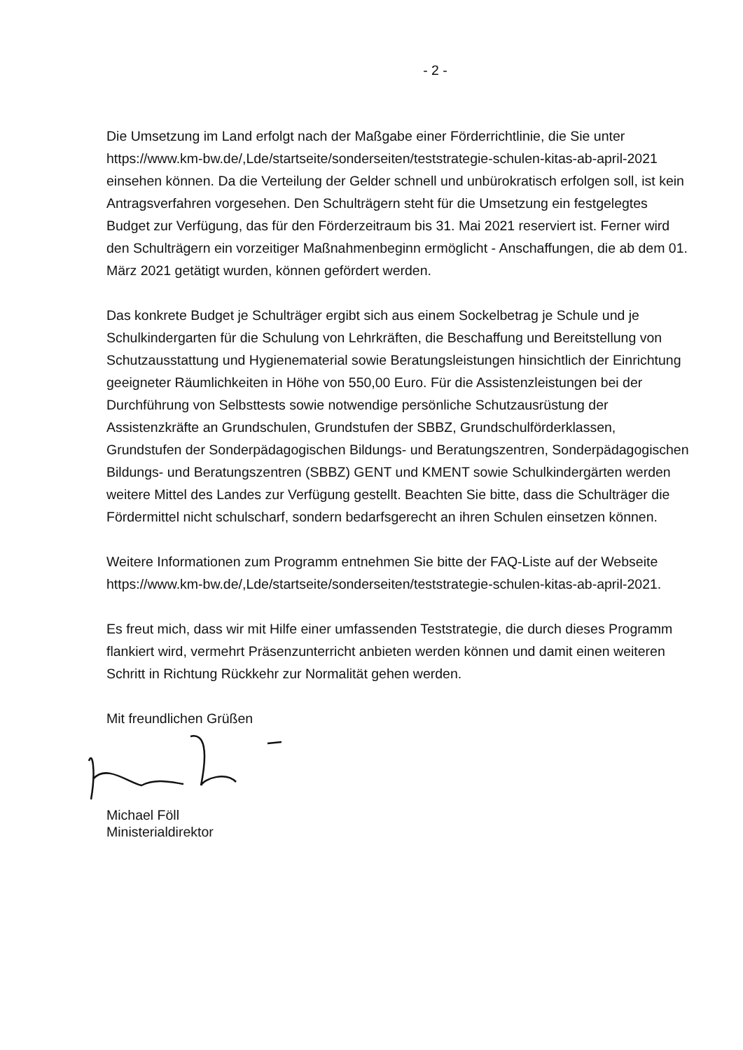- 2 -
Die Umsetzung im Land erfolgt nach der Maßgabe einer Förderrichtlinie, die Sie unter https://www.km-bw.de/,Lde/startseite/sonderseiten/teststrategie-schulen-kitas-ab-april-2021 einsehen können. Da die Verteilung der Gelder schnell und unbürokratisch erfolgen soll, ist kein Antragsverfahren vorgesehen. Den Schulträgern steht für die Umsetzung ein festgelegtes Budget zur Verfügung, das für den Förderzeitraum bis 31. Mai 2021 reserviert ist. Ferner wird den Schulträgern ein vorzeitiger Maßnahmenbeginn ermöglicht - Anschaffungen, die ab dem 01. März 2021 getätigt wurden, können gefördert werden.
Das konkrete Budget je Schulträger ergibt sich aus einem Sockelbetrag je Schule und je Schulkindergarten für die Schulung von Lehrkräften, die Beschaffung und Bereitstellung von Schutzausstattung und Hygienematerial sowie Beratungsleistungen hinsichtlich der Einrichtung geeigneter Räumlichkeiten in Höhe von 550,00 Euro. Für die Assistenzleistungen bei der Durchführung von Selbsttests sowie notwendige persönliche Schutzausrüstung der Assistenzkräfte an Grundschulen, Grundstufen der SBBZ, Grundschulförderklassen, Grundstufen der Sonderpädagogischen Bildungs- und Beratungszentren, Sonderpädagogischen Bildungs- und Beratungszentren (SBBZ) GENT und KMENT sowie Schulkindergärten werden weitere Mittel des Landes zur Verfügung gestellt. Beachten Sie bitte, dass die Schulträger die Fördermittel nicht schulscharf, sondern bedarfsgerecht an ihren Schulen einsetzen können.
Weitere Informationen zum Programm entnehmen Sie bitte der FAQ-Liste auf der Webseite https://www.km-bw.de/,Lde/startseite/sonderseiten/teststrategie-schulen-kitas-ab-april-2021.
Es freut mich, dass wir mit Hilfe einer umfassenden Teststrategie, die durch dieses Programm flankiert wird, vermehrt Präsenzunterricht anbieten werden können und damit einen weiteren Schritt in Richtung Rückkehr zur Normalität gehen werden.
Mit freundlichen Grüßen
Michael Föll
Ministerialdirektor